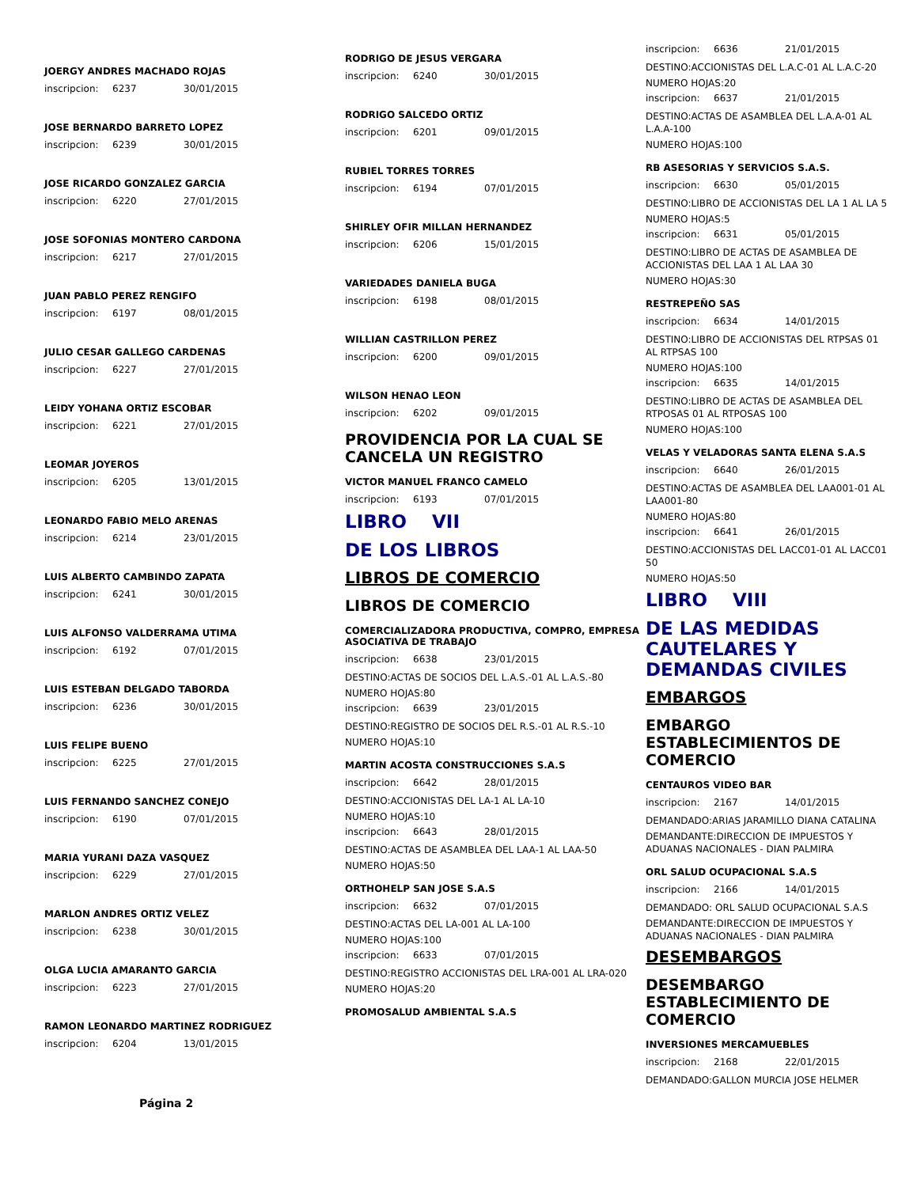JOERGY ANDRES MACHADO ROJAS
inscripcion: 6237 30/01/2015
JOSE BERNARDO BARRETO LOPEZ
inscripcion: 6239 30/01/2015
JOSE RICARDO GONZALEZ GARCIA
inscripcion: 6220 27/01/2015
JOSE SOFONIAS MONTERO CARDONA
inscripcion: 6217 27/01/2015
JUAN PABLO PEREZ RENGIFO
inscripcion: 6197 08/01/2015
JULIO CESAR GALLEGO CARDENAS
inscripcion: 6227 27/01/2015
LEIDY YOHANA ORTIZ ESCOBAR
inscripcion: 6221 27/01/2015
LEOMAR JOYEROS
inscripcion: 6205 13/01/2015
LEONARDO FABIO MELO ARENAS
inscripcion: 6214 23/01/2015
LUIS ALBERTO CAMBINDO ZAPATA
inscripcion: 6241 30/01/2015
LUIS ALFONSO VALDERRAMA UTIMA
inscripcion: 6192 07/01/2015
LUIS ESTEBAN DELGADO TABORDA
inscripcion: 6236 30/01/2015
LUIS FELIPE BUENO
inscripcion: 6225 27/01/2015
LUIS FERNANDO SANCHEZ CONEJO
inscripcion: 6190 07/01/2015
MARIA YURANI DAZA VASQUEZ
inscripcion: 6229 27/01/2015
MARLON ANDRES ORTIZ VELEZ
inscripcion: 6238 30/01/2015
OLGA LUCIA AMARANTO GARCIA
inscripcion: 6223 27/01/2015
RAMON LEONARDO MARTINEZ RODRIGUEZ
inscripcion: 6204 13/01/2015
Página 2
RODRIGO DE JESUS VERGARA
inscripcion: 6240 30/01/2015
RODRIGO SALCEDO ORTIZ
inscripcion: 6201 09/01/2015
RUBIEL TORRES TORRES
inscripcion: 6194 07/01/2015
SHIRLEY OFIR MILLAN HERNANDEZ
inscripcion: 6206 15/01/2015
VARIEDADES DANIELA BUGA
inscripcion: 6198 08/01/2015
WILLIAN CASTRILLON PEREZ
inscripcion: 6200 09/01/2015
WILSON HENAO LEON
inscripcion: 6202 09/01/2015
PROVIDENCIA POR LA CUAL SE CANCELA UN REGISTRO
VICTOR MANUEL FRANCO CAMELO
inscripcion: 6193 07/01/2015
LIBRO VII
DE LOS LIBROS
LIBROS DE COMERCIO
LIBROS DE COMERCIO
COMERCIALIZADORA PRODUCTIVA, COMPRO, EMPRESA ASOCIATIVA DE TRABAJO
inscripcion: 6638 23/01/2015
DESTINO:ACTAS DE SOCIOS DEL L.A.S.-01 AL L.A.S.-80
NUMERO HOJAS:80
inscripcion: 6639 23/01/2015
DESTINO:REGISTRO DE SOCIOS DEL R.S.-01 AL R.S.-10
NUMERO HOJAS:10
MARTIN ACOSTA CONSTRUCCIONES S.A.S
inscripcion: 6642 28/01/2015
DESTINO:ACCIONISTAS DEL LA-1 AL LA-10
NUMERO HOJAS:10
inscripcion: 6643 28/01/2015
DESTINO:ACTAS DE ASAMBLEA DEL LAA-1 AL LAA-50
NUMERO HOJAS:50
ORTHOHELP SAN JOSE S.A.S
inscripcion: 6632 07/01/2015
DESTINO:ACTAS DEL LA-001 AL LA-100
NUMERO HOJAS:100
inscripcion: 6633 07/01/2015
DESTINO:REGISTRO ACCIONISTAS DEL LRA-001 AL LRA-020
NUMERO HOJAS:20
PROMOSALUD AMBIENTAL S.A.S
inscripcion: 6636 21/01/2015
DESTINO:ACCIONISTAS DEL L.A.C-01 AL L.A.C-20
NUMERO HOJAS:20
inscripcion: 6637 21/01/2015
DESTINO:ACTAS DE ASAMBLEA DEL L.A.A-01 AL L.A.A-100
NUMERO HOJAS:100
RB ASESORIAS Y SERVICIOS S.A.S.
inscripcion: 6630 05/01/2015
DESTINO:LIBRO DE ACCIONISTAS DEL LA 1 AL LA 5
NUMERO HOJAS:5
inscripcion: 6631 05/01/2015
DESTINO:LIBRO DE ACTAS DE ASAMBLEA DE ACCIONISTAS DEL LAA 1 AL LAA 30
NUMERO HOJAS:30
RESTREPEÑO SAS
inscripcion: 6634 14/01/2015
DESTINO:LIBRO DE ACCIONISTAS DEL RTPSAS 01 AL RTPSAS 100
NUMERO HOJAS:100
inscripcion: 6635 14/01/2015
DESTINO:LIBRO DE ACTAS DE ASAMBLEA DEL RTPOSAS 01 AL RTPOSAS 100
NUMERO HOJAS:100
VELAS Y VELADORAS SANTA ELENA S.A.S
inscripcion: 6640 26/01/2015
DESTINO:ACTAS DE ASAMBLEA DEL LAA001-01 AL LAA001-80
NUMERO HOJAS:80
inscripcion: 6641 26/01/2015
DESTINO:ACCIONISTAS DEL LACC01-01 AL LACC01 50
NUMERO HOJAS:50
LIBRO VIII
DE LAS MEDIDAS CAUTELARES Y DEMANDAS CIVILES
EMBARGOS
EMBARGO ESTABLECIMIENTOS DE COMERCIO
CENTAUROS VIDEO BAR
inscripcion: 2167 14/01/2015
DEMANDADO:ARIAS JARAMILLO DIANA CATALINA
DEMANDANTE:DIRECCION DE IMPUESTOS Y ADUANAS NACIONALES - DIAN PALMIRA
ORL SALUD OCUPACIONAL S.A.S
inscripcion: 2166 14/01/2015
DEMANDADO: ORL SALUD OCUPACIONAL S.A.S
DEMANDANTE:DIRECCION DE IMPUESTOS Y ADUANAS NACIONALES - DIAN PALMIRA
DESEMBARGOS
DESEMBARGO ESTABLECIMIENTO DE COMERCIO
INVERSIONES MERCAMUEBLES
inscripcion: 2168 22/01/2015
DEMANDADO:GALLON MURCIA JOSE HELMER